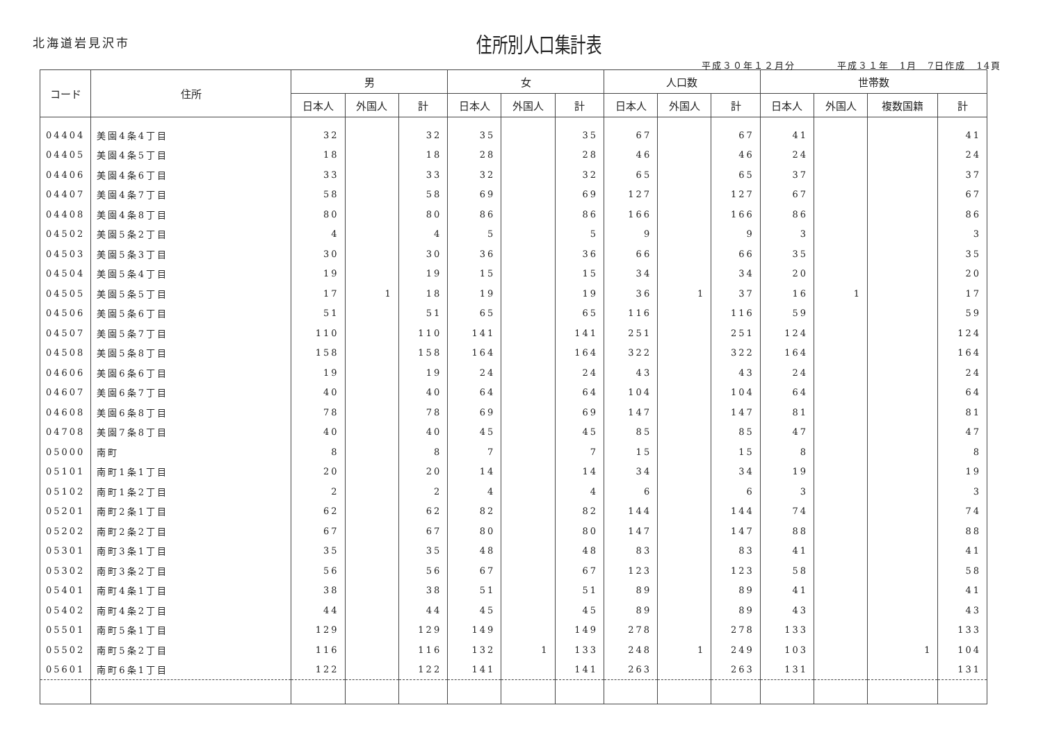北海道岩見沢市
住所別人口集計表
平成３０年１２月分　　　　平成３１年　1月　7日作成　14頁
| コード | 住所 | 男 | | | 女 | | | 人口数 | | | 世帯数 | | | |
| --- | --- | --- | --- | --- | --- | --- | --- | --- | --- | --- | --- | --- | --- | --- |
| | | 日本人 | 外国人 | 計 | 日本人 | 外国人 | 計 | 日本人 | 外国人 | 計 | 日本人 | 外国人 | 複数国籍 | 計 |
| 04404 | 美園4条4丁目 | 32 | | 32 | 35 | | 35 | 67 | | 67 | 41 | | | 41 |
| 04405 | 美園4条5丁目 | 18 | | 18 | 28 | | 28 | 46 | | 46 | 24 | | | 24 |
| 04406 | 美園4条6丁目 | 33 | | 33 | 32 | | 32 | 65 | | 65 | 37 | | | 37 |
| 04407 | 美園4条7丁目 | 58 | | 58 | 69 | | 69 | 127 | | 127 | 67 | | | 67 |
| 04408 | 美園4条8丁目 | 80 | | 80 | 86 | | 86 | 166 | | 166 | 86 | | | 86 |
| 04502 | 美園5条2丁目 | 4 | | 4 | 5 | | 5 | 9 | | 9 | 3 | | | 3 |
| 04503 | 美園5条3丁目 | 30 | | 30 | 36 | | 36 | 66 | | 66 | 35 | | | 35 |
| 04504 | 美園5条4丁目 | 19 | | 19 | 15 | | 15 | 34 | | 34 | 20 | | | 20 |
| 04505 | 美園5条5丁目 | 17 | 1 | 18 | 19 | | 19 | 36 | 1 | 37 | 16 | 1 | | 17 |
| 04506 | 美園5条6丁目 | 51 | | 51 | 65 | | 65 | 116 | | 116 | 59 | | | 59 |
| 04507 | 美園5条7丁目 | 110 | | 110 | 141 | | 141 | 251 | | 251 | 124 | | | 124 |
| 04508 | 美園5条8丁目 | 158 | | 158 | 164 | | 164 | 322 | | 322 | 164 | | | 164 |
| 04606 | 美園6条6丁目 | 19 | | 19 | 24 | | 24 | 43 | | 43 | 24 | | | 24 |
| 04607 | 美園6条7丁目 | 40 | | 40 | 64 | | 64 | 104 | | 104 | 64 | | | 64 |
| 04608 | 美園6条8丁目 | 78 | | 78 | 69 | | 69 | 147 | | 147 | 81 | | | 81 |
| 04708 | 美園7条8丁目 | 40 | | 40 | 45 | | 45 | 85 | | 85 | 47 | | | 47 |
| 05000 | 南町 | 8 | | 8 | 7 | | 7 | 15 | | 15 | 8 | | | 8 |
| 05101 | 南町1条1丁目 | 20 | | 20 | 14 | | 14 | 34 | | 34 | 19 | | | 19 |
| 05102 | 南町1条2丁目 | 2 | | 2 | 4 | | 4 | 6 | | 6 | 3 | | | 3 |
| 05201 | 南町2条1丁目 | 62 | | 62 | 82 | | 82 | 144 | | 144 | 74 | | | 74 |
| 05202 | 南町2条2丁目 | 67 | | 67 | 80 | | 80 | 147 | | 147 | 88 | | | 88 |
| 05301 | 南町3条1丁目 | 35 | | 35 | 48 | | 48 | 83 | | 83 | 41 | | | 41 |
| 05302 | 南町3条2丁目 | 56 | | 56 | 67 | | 67 | 123 | | 123 | 58 | | | 58 |
| 05401 | 南町4条1丁目 | 38 | | 38 | 51 | | 51 | 89 | | 89 | 41 | | | 41 |
| 05402 | 南町4条2丁目 | 44 | | 44 | 45 | | 45 | 89 | | 89 | 43 | | | 43 |
| 05501 | 南町5条1丁目 | 129 | | 129 | 149 | | 149 | 278 | | 278 | 133 | | | 133 |
| 05502 | 南町5条2丁目 | 116 | | 116 | 132 | 1 | 133 | 248 | 1 | 249 | 103 | | 1 | 104 |
| 05601 | 南町6条1丁目 | 122 | | 122 | 141 | | 141 | 263 | | 263 | 131 | | | 131 |